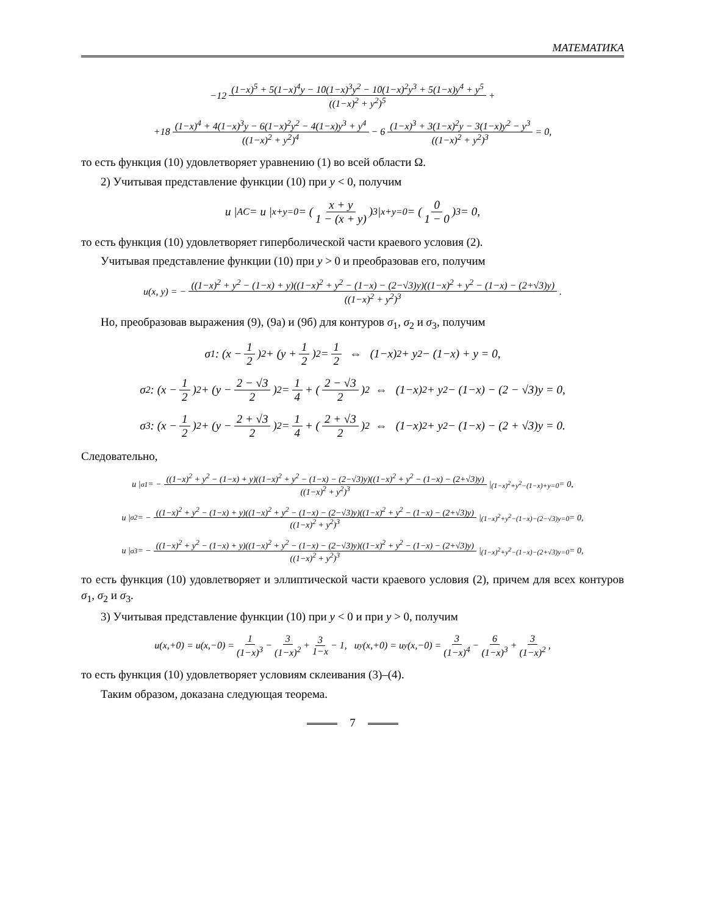МАТЕМАТИКА
−12 (1−x)<sup>5</sup> + 5(1−x)<sup>4</sup>y − 10(1−x)<sup>3</sup>y<sup>2</sup> − 10(1−x)<sup>2</sup>y<sup>3</sup> + 5(1−x)y<sup>4</sup> + y<sup>5</sup> ((1−x)<sup>2</sup> + y<sup>2</sup>)<sup>5</sup> +
+18 (1−x)<sup>4</sup> + 4(1−x)<sup>3</sup>y − 6(1−x)<sup>2</sup>y<sup>2</sup> − 4(1−x)y<sup>3</sup> + y<sup>4</sup> ((1−x)<sup>2</sup> + y<sup>2</sup>)<sup>4</sup> − 6 (1−x)<sup>3</sup> + 3(1−x)<sup>2</sup>y − 3(1−x)y<sup>2</sup> − y<sup>3</sup> ((1−x)<sup>2</sup> + y<sup>2</sup>)<sup>3</sup> = 0,
то есть функция (10) удовлетворяет уравнению (1) во всей области Ω.
2) Учитывая представление функции (10) при y < 0, получим
u |<sub>AC</sub> = u |<sub>x+y=0</sub> = ( x + y 1 − (x + y) )<sup>3</sup> |<sub>x+y=0</sub> = ( 0 1 − 0 )<sup>3</sup> = 0,
то есть функция (10) удовлетворяет гиперболической части краевого условия (2).
Учитывая представление функции (10) при y > 0 и преобразовав его, получим
u(x, y) = − ((1−x)<sup>2</sup> + y<sup>2</sup> − (1−x) + y)((1−x)<sup>2</sup> + y<sup>2</sup> − (1−x) − (2−√3)y)((1−x)<sup>2</sup> + y<sup>2</sup> − (1−x) − (2+√3)y) ((1−x)<sup>2</sup> + y<sup>2</sup>)<sup>3</sup>.
Но, преобразовав выражения (9), (9а) и (9б) для контуров σ<sub>1</sub>, σ<sub>2</sub> и σ<sub>3</sub>, получим
σ<sub>1</sub> : (x − 1 2)<sup>2</sup> + (y + 1 2)<sup>2</sup> = 1 2 ⇔ (1−x)<sup>2</sup> + y<sup>2</sup> − (1−x) + y = 0,
σ<sub>2</sub> : (x − 1 2)<sup>2</sup> + (y − 2 − √3 2)<sup>2</sup> = 1 4 + (2 − √3 2)<sup>2</sup> ⇔ (1−x)<sup>2</sup> + y<sup>2</sup> − (1−x) − (2 − √3)y = 0,
σ<sub>3</sub> : (x − 1 2)<sup>2</sup> + (y − 2 + √3 2)<sup>2</sup> = 1 4 + (2 + √3 2)<sup>2</sup> ⇔ (1−x)<sup>2</sup> + y<sup>2</sup> − (1−x) − (2 + √3)y = 0.
Следовательно,
u |<sub>σ1</sub> = − ((1−x)<sup>2</sup> + y<sup>2</sup> − (1−x) + y)((1−x)<sup>2</sup> + y<sup>2</sup> − (1−x) − (2−√3)y)((1−x)<sup>2</sup> + y<sup>2</sup> − (1−x) − (2+√3)y) ((1−x)<sup>2</sup> + y<sup>2</sup>)<sup>3</sup> |<sub>(1−x)<sup>2</sup>+y<sup>2</sup>−(1−x)+y=0</sub> = 0,
u |<sub>σ2</sub> = − ((1−x)<sup>2</sup> + y<sup>2</sup> − (1−x) + y)((1−x)<sup>2</sup> + y<sup>2</sup> − (1−x) − (2−√3)y)((1−x)<sup>2</sup> + y<sup>2</sup> − (1−x) − (2+√3)y) ((1−x)<sup>2</sup> + y<sup>2</sup>)<sup>3</sup> |<sub>(1−x)<sup>2</sup>+y<sup>2</sup>−(1−x)−(2−√3)y=0</sub> = 0,
u |<sub>σ3</sub> = − ((1−x)<sup>2</sup> + y<sup>2</sup> − (1−x) + y)((1−x)<sup>2</sup> + y<sup>2</sup> − (1−x) − (2−√3)y)((1−x)<sup>2</sup> + y<sup>2</sup> − (1−x) − (2+√3)y) ((1−x)<sup>2</sup> + y<sup>2</sup>)<sup>3</sup> |<sub>(1−x)<sup>2</sup>+y<sup>2</sup>−(1−x)−(2+√3)y=0</sub> = 0,
то есть функция (10) удовлетворяет и эллиптической части краевого условия (2), причем для всех контуров σ<sub>1</sub>, σ<sub>2</sub> и σ<sub>3</sub>.
3) Учитывая представление функции (10) при y < 0 и при y > 0, получим
u(x,+0) = u(x,−0) = 1 (1−x)<sup>3</sup> − 3 (1−x)<sup>2</sup> + 3 1−x − 1, u<sub>y</sub>(x,+0) = u<sub>y</sub>(x,−0) = 3 (1−x)<sup>4</sup> − 6 (1−x)<sup>3</sup> + 3 (1−x)<sup>2</sup>,
то есть функция (10) удовлетворяет условиям склеивания (3)–(4).
Таким образом, доказана следующая теорема.
7